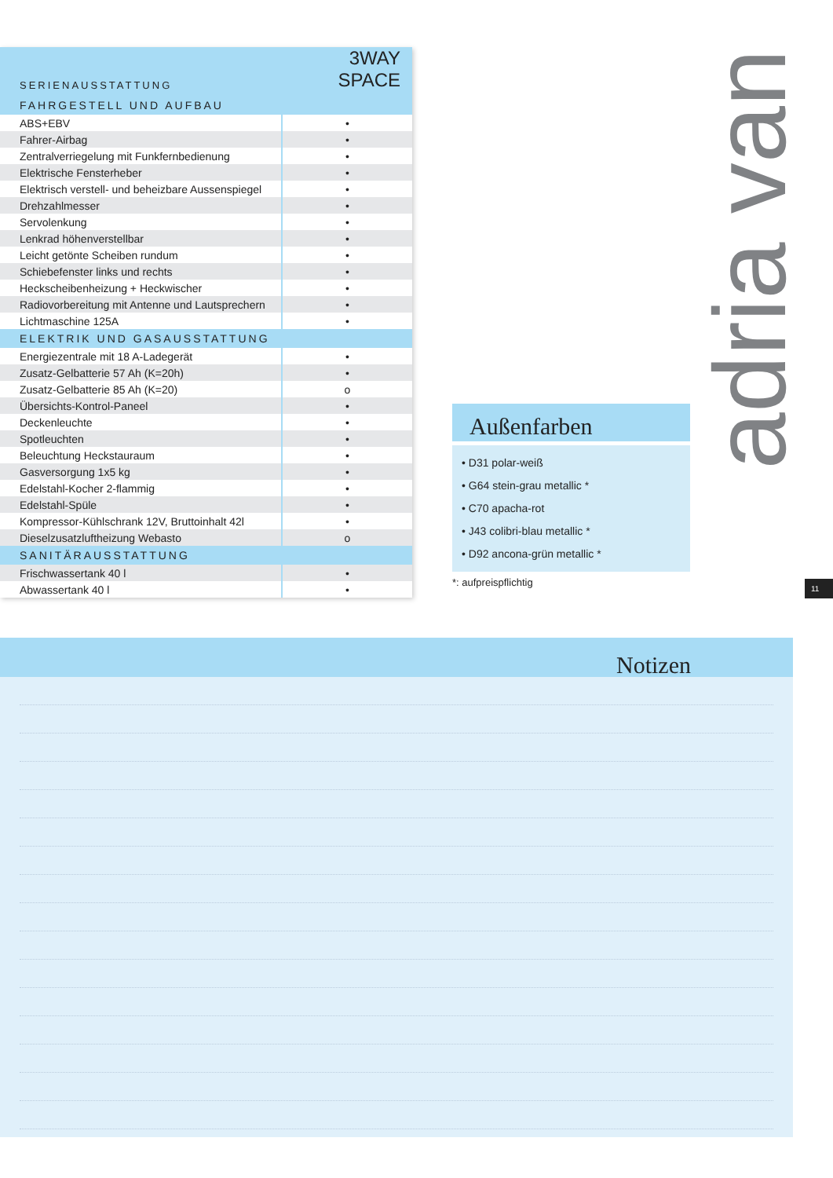| SERIENAUSSTATTUNG | 3WAY SPACE |
| --- | --- |
| FAHRGESTELL UND AUFBAU | |
| ABS+EBV | • |
| Fahrer-Airbag | • |
| Zentralverriegelung mit Funkfernbedienung | • |
| Elektrische Fensterheber | • |
| Elektrisch verstell- und beheizbare Aussenspiegel | • |
| Drehzahlmesser | • |
| Servolenkung | • |
| Lenkrad höhenverstellbar | • |
| Leicht getönte Scheiben rundum | • |
| Schiebefenster links und rechts | • |
| Heckscheibenheizung + Heckwischer | • |
| Radiovorbereitung mit Antenne und Lautsprechern | • |
| Lichtmaschine 125A | • |
| ELEKTRIK UND GASAUSSTATTUNG | |
| Energiezentrale mit 18 A-Ladegerät | • |
| Zusatz-Gelbatterie 57 Ah (K=20h) | • |
| Zusatz-Gelbatterie 85 Ah (K=20) | o |
| Übersichts-Kontrol-Paneel | • |
| Deckenleuchte | • |
| Spotleuchten | • |
| Beleuchtung Heckstauraum | • |
| Gasversorgung 1x5 kg | • |
| Edelstahl-Kocher 2-flammig | • |
| Edelstahl-Spüle | • |
| Kompressor-Kühlschrank 12V, Bruttoinhalt 42l | • |
| Dieselzusatzluftheizung Webasto | o |
| SANITÄRAUSSTATTUNG | |
| Frischwassertank 40 l | • |
| Abwassertank 40 l | • |
Außenfarben
• D31 polar-weiß
• G64 stein-grau metallic *
• C70 apacha-rot
• J43 colibri-blau metallic *
• D92 ancona-grün metallic *
*: aufpreispflichtig
adria van
11
Notizen